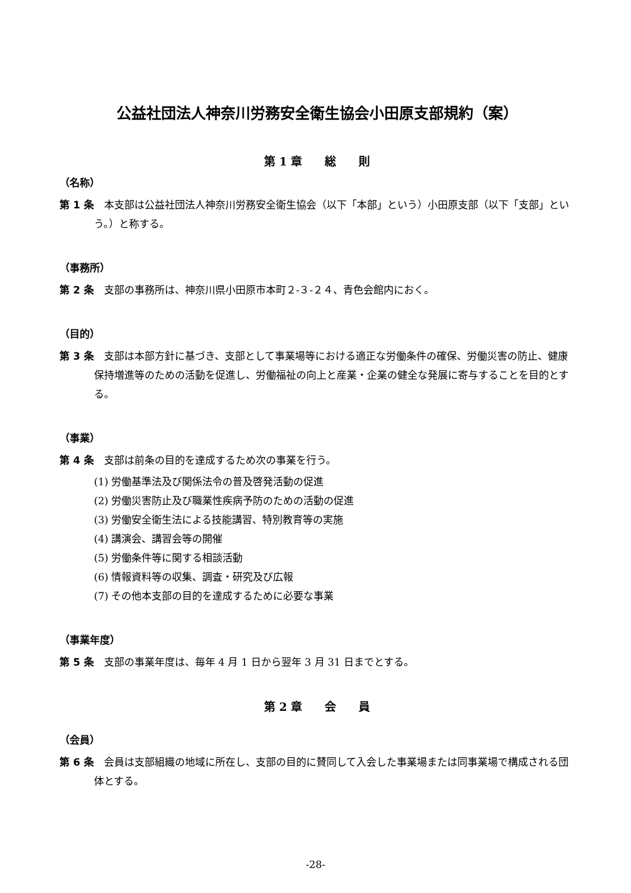公益社団法人神奈川労務安全衛生協会小田原支部規約（案）
第 1 章　　総　　則
（名称）
第 1 条　本支部は公益社団法人神奈川労務安全衛生協会（以下「本部」という）小田原支部（以下「支部」という。）と称する。
（事務所）
第 2 条　支部の事務所は、神奈川県小田原市本町２‐３‐２４、青色会館内におく。
（目的）
第 3 条　支部は本部方針に基づき、支部として事業場等における適正な労働条件の確保、労働災害の防止、健康保持増進等のための活動を促進し、労働福祉の向上と産業・企業の健全な発展に寄与することを目的とする。
（事業）
第 4 条　支部は前条の目的を達成するため次の事業を行う。
(1) 労働基準法及び関係法令の普及啓発活動の促進
(2) 労働災害防止及び職業性疾病予防のための活動の促進
(3) 労働安全衛生法による技能講習、特別教育等の実施
(4) 講演会、講習会等の開催
(5) 労働条件等に関する相談活動
(6) 情報資料等の収集、調査・研究及び広報
(7) その他本支部の目的を達成するために必要な事業
（事業年度）
第 5 条　支部の事業年度は、毎年 4 月 1 日から翌年 3 月 31 日までとする。
第 2 章　　会　　員
（会員）
第 6 条　会員は支部組織の地域に所在し、支部の目的に賛同して入会した事業場または同事業場で構成される団体とする。
-28-